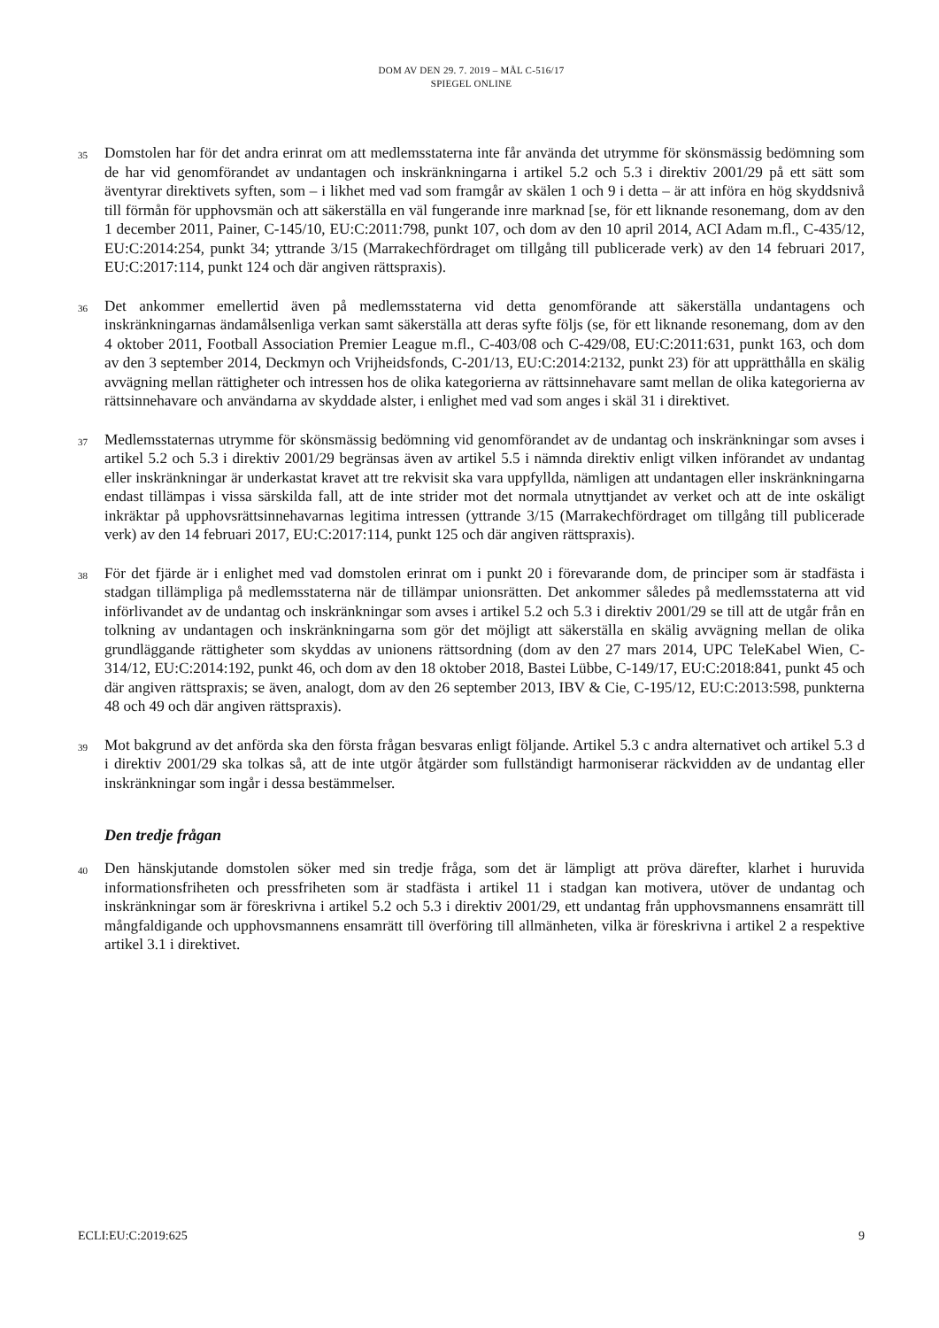DOM AV DEN 29. 7. 2019 – MÅL C-516/17
SPIEGEL ONLINE
35
Domstolen har för det andra erinrat om att medlemsstaterna inte får använda det utrymme för skönsmässig bedömning som de har vid genomförandet av undantagen och inskränkningarna i artikel 5.2 och 5.3 i direktiv 2001/29 på ett sätt som äventyrar direktivets syften, som – i likhet med vad som framgår av skälen 1 och 9 i detta – är att införa en hög skyddsnivå till förmån för upphovsmän och att säkerställa en väl fungerande inre marknad [se, för ett liknande resonemang, dom av den 1 december 2011, Painer, C-145/10, EU:C:2011:798, punkt 107, och dom av den 10 april 2014, ACI Adam m.fl., C-435/12, EU:C:2014:254, punkt 34; yttrande 3/15 (Marrakechfördraget om tillgång till publicerade verk) av den 14 februari 2017, EU:C:2017:114, punkt 124 och där angiven rättspraxis).
36
Det ankommer emellertid även på medlemsstaterna vid detta genomförande att säkerställa undantagens och inskränkningarnas ändamålsenliga verkan samt säkerställa att deras syfte följs (se, för ett liknande resonemang, dom av den 4 oktober 2011, Football Association Premier League m.fl., C-403/08 och C-429/08, EU:C:2011:631, punkt 163, och dom av den 3 september 2014, Deckmyn och Vrijheidsfonds, C-201/13, EU:C:2014:2132, punkt 23) för att upprätthålla en skälig avvägning mellan rättigheter och intressen hos de olika kategorierna av rättsinnehavare samt mellan de olika kategorierna av rättsinnehavare och användarna av skyddade alster, i enlighet med vad som anges i skäl 31 i direktivet.
37
Medlemsstaternas utrymme för skönsmässig bedömning vid genomförandet av de undantag och inskränkningar som avses i artikel 5.2 och 5.3 i direktiv 2001/29 begränsas även av artikel 5.5 i nämnda direktiv enligt vilken införandet av undantag eller inskränkningar är underkastat kravet att tre rekvisit ska vara uppfyllda, nämligen att undantagen eller inskränkningarna endast tillämpas i vissa särskilda fall, att de inte strider mot det normala utnyttjandet av verket och att de inte oskäligt inkräktar på upphovsrättsinnehavarnas legitima intressen (yttrande 3/15 (Marrakechfördraget om tillgång till publicerade verk) av den 14 februari 2017, EU:C:2017:114, punkt 125 och där angiven rättspraxis).
38
För det fjärde är i enlighet med vad domstolen erinrat om i punkt 20 i förevarande dom, de principer som är stadfästa i stadgan tillämpliga på medlemsstaterna när de tillämpar unionsrätten. Det ankommer således på medlemsstaterna att vid införlivandet av de undantag och inskränkningar som avses i artikel 5.2 och 5.3 i direktiv 2001/29 se till att de utgår från en tolkning av undantagen och inskränkningarna som gör det möjligt att säkerställa en skälig avvägning mellan de olika grundläggande rättigheter som skyddas av unionens rättsordning (dom av den 27 mars 2014, UPC TeleKabel Wien, C-314/12, EU:C:2014:192, punkt 46, och dom av den 18 oktober 2018, Bastei Lübbe, C-149/17, EU:C:2018:841, punkt 45 och där angiven rättspraxis; se även, analogt, dom av den 26 september 2013, IBV & Cie, C-195/12, EU:C:2013:598, punkterna 48 och 49 och där angiven rättspraxis).
39
Mot bakgrund av det anförda ska den första frågan besvaras enligt följande. Artikel 5.3 c andra alternativet och artikel 5.3 d i direktiv 2001/29 ska tolkas så, att de inte utgör åtgärder som fullständigt harmoniserar räckvidden av de undantag eller inskränkningar som ingår i dessa bestämmelser.
Den tredje frågan
40
Den hänskjutande domstolen söker med sin tredje fråga, som det är lämpligt att pröva därefter, klarhet i huruvida informationsfriheten och pressfriheten som är stadfästa i artikel 11 i stadgan kan motivera, utöver de undantag och inskränkningar som är föreskrivna i artikel 5.2 och 5.3 i direktiv 2001/29, ett undantag från upphovsmannens ensamrätt till mångfaldigande och upphovsmannens ensamrätt till överföring till allmänheten, vilka är föreskrivna i artikel 2 a respektive artikel 3.1 i direktivet.
ECLI:EU:C:2019:625 9